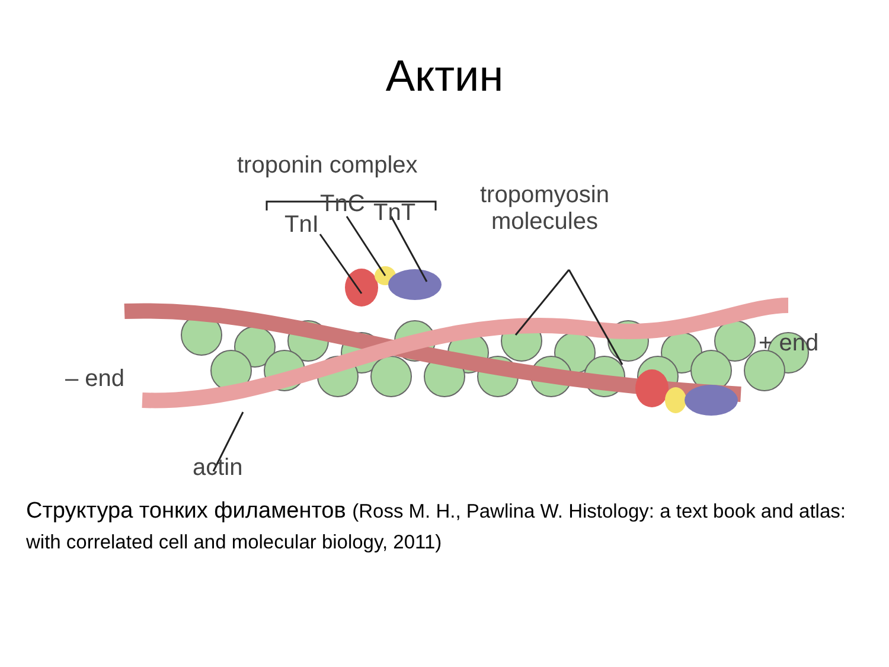Актин
troponin complex
TnC TnT
TnI
tropomyosin
molecules
+ end
– end
actin
Структура тонких филаментов (Ross M. H., Pawlina W. Histology: a text book and atlas: with correlated cell and molecular biology, 2011)